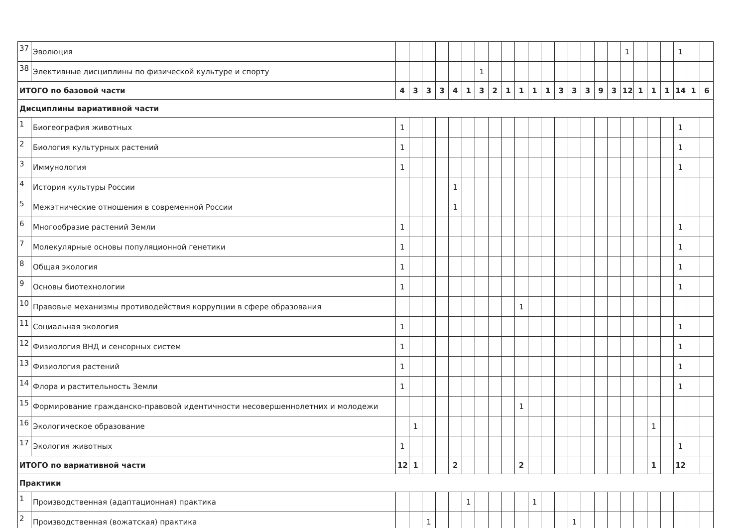| 37 | Эволюция | | | | | | | | | | | | | | | | | | 1 | | | | 1 | | |
| 38 | Элективные дисциплины по физической культуре и спорту | | | | | | | 1 | | | | | | | | | | | | | | | | | |
| ИТОГО по базовой части | | 4 | 3 | 3 | 3 | 4 | 1 | 3 | 2 | 1 | 1 | 1 | 1 | 3 | 3 | 3 | 9 | 3 | 12 | 1 | 1 | 1 | 14 | 1 | 6 |
| Дисциплины вариативной части | | | | | | | | | | | | | | | | | | | | | | | | | |
| 1 | Биогеография животных | 1 | | | | | | | | | | | | | | | | | | | | | 1 | | |
| 2 | Биология культурных растений | 1 | | | | | | | | | | | | | | | | | | | | | 1 | | |
| 3 | Иммунология | 1 | | | | | | | | | | | | | | | | | | | | | 1 | | |
| 4 | История культуры России | | | | | 1 | | | | | | | | | | | | | | | | | | | |
| 5 | Межэтнические отношения в современной России | | | | | 1 | | | | | | | | | | | | | | | | | | | |
| 6 | Многообразие растений Земли | 1 | | | | | | | | | | | | | | | | | | | | | 1 | | |
| 7 | Молекулярные основы популяционной генетики | 1 | | | | | | | | | | | | | | | | | | | | | 1 | | |
| 8 | Общая экология | 1 | | | | | | | | | | | | | | | | | | | | | 1 | | |
| 9 | Основы биотехнологии | 1 | | | | | | | | | | | | | | | | | | | | | 1 | | |
| 10 | Правовые механизмы противодействия коррупции в сфере образования | | | | | | | | | | 1 | | | | | | | | | | | | | | |
| 11 | Социальная экология | 1 | | | | | | | | | | | | | | | | | | | | | 1 | | |
| 12 | Физиология ВНД и сенсорных систем | 1 | | | | | | | | | | | | | | | | | | | | | 1 | | |
| 13 | Физиология растений | 1 | | | | | | | | | | | | | | | | | | | | | 1 | | |
| 14 | Флора и растительность Земли | 1 | | | | | | | | | | | | | | | | | | | | | 1 | | |
| 15 | Формирование гражданско-правовой идентичности несовершеннолетних и молодежи | | | | | | | | | | 1 | | | | | | | | | | | | | | |
| 16 | Экологическое образование | | 1 | | | | | | | | | | | | | | | | | | 1 | | | | |
| 17 | Экология животных | 1 | | | | | | | | | | | | | | | | | | | | | 1 | | |
| ИТОГО по вариативной части | | 12 | 1 | | | 2 | | | | | 2 | | | | | | | | | | 1 | | 12 | | |
| Практики | | | | | | | | | | | | | | | | | | | | | | | | | |
| 1 | Производственная (адаптационная) практика | | | | | | 1 | | | | | 1 | | | | | | | | | | | | | |
| 2 | Производственная (вожатская) практика | | | 1 | | | | | | | | | | | 1 | | | | | | | | | | |